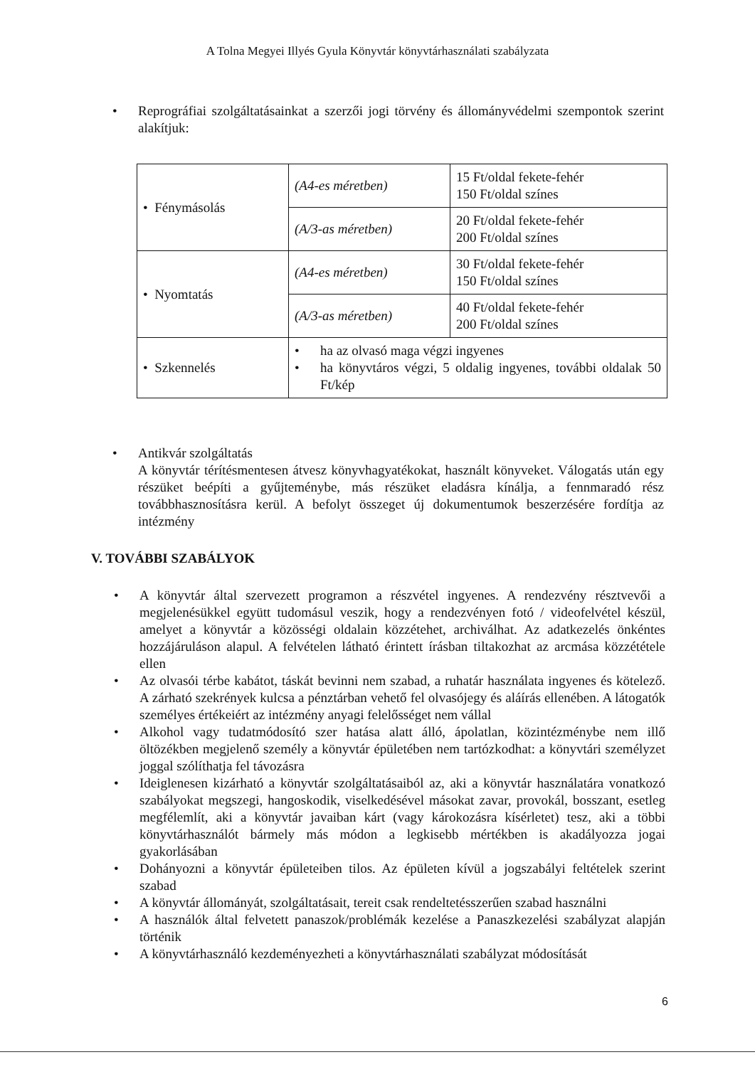A Tolna Megyei Illyés Gyula Könyvtár könyvtárhasználati szabályzata
• Reprográfiai szolgáltatásainkat a szerzői jogi törvény és állományvédelmi szempontok szerint alakítjuk:
| • Fénymásolás | (A4-es méretben) | 15 Ft/oldal fekete-fehér 150 Ft/oldal színes |
| | (A/3-as méretben) | 20 Ft/oldal fekete-fehér 200 Ft/oldal színes |
| • Nyomtatás | (A4-es méretben) | 30 Ft/oldal fekete-fehér 150 Ft/oldal színes |
| | (A/3-as méretben) | 40 Ft/oldal fekete-fehér 200 Ft/oldal színes |
| • Szkennelés | • ha az olvasó maga végzi ingyenes • ha könyvtáros végzi, 5 oldalig ingyenes, további oldalak 50 Ft/kép | |
• Antikvár szolgáltatás
A könyvtár térítésmentesen átvesz könyvhagyatékokat, használt könyveket. Válogatás után egy részüket beépíti a gyűjteménybe, más részüket eladásra kínálja, a fennmaradó rész továbbhasznosításra kerül. A befolyt összeget új dokumentumok beszerzésére fordítja az intézmény
V. TOVÁBBI SZABÁLYOK
• A könyvtár által szervezett programon a részvétel ingyenes. A rendezvény résztvevői a megjelenésükkel együtt tudomásul veszik, hogy a rendezvényen fotó / videofelvétel készül, amelyet a könyvtár a közösségi oldalain közzétehet, archiválhat. Az adatkezelés önkéntes hozzájáruláson alapul. A felvételen látható érintett írásban tiltakozhat az arcmása közzététele ellen
• Az olvasói térbe kabátot, táskát bevinni nem szabad, a ruhatár használata ingyenes és kötelező. A zárható szekrények kulcsa a pénztárban vehető fel olvasójegy és aláírás ellenében. A látogatók személyes értékeiért az intézmény anyagi felelősséget nem vállal
• Alkohol vagy tudatmódosító szer hatása alatt álló, ápolatlan, közintézménybe nem illő öltözékben megjelenő személy a könyvtár épületében nem tartózkodhat: a könyvtári személyzet joggal szólíthatja fel távozásra
• Ideiglenesen kizárható a könyvtár szolgáltatásaiból az, aki a könyvtár használatára vonatkozó szabályokat megszegi, hangoskodik, viselkedésével másokat zavar, provokál, bosszant, esetleg megfélemlít, aki a könyvtár javaiban kárt (vagy károkozásra kísérletet) tesz, aki a többi könyvtárhasználót bármely más módon a legkisebb mértékben is akadályozza jogai gyakorlásában
• Dohányozni a könyvtár épületeiben tilos. Az épületen kívül a jogszabályi feltételek szerint szabad
• A könyvtár állományát, szolgáltatásait, tereit csak rendeltetésszerűen szabad használni
• A használók által felvetett panaszok/problémák kezelése a Panaszkezelési szabályzat alapján történik
• A könyvtárhasználó kezdeményezheti a könyvtárhasználati szabályzat módosítását
6